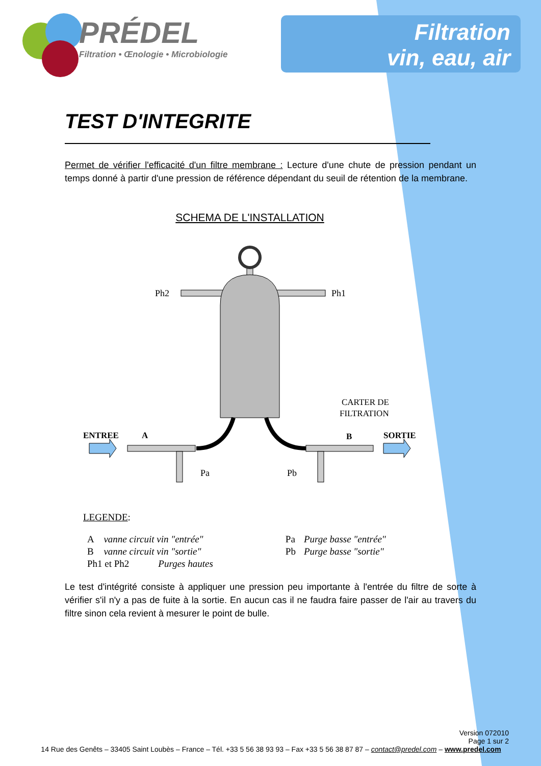PRÉDEL
Filtration • Œnologie • Microbiologie
Filtration
vin, eau, air
TEST D'INTEGRITE
Permet de vérifier l'efficacité d'un filtre membrane : Lecture d'une chute de pression pendant un temps donné à partir d'une pression de référence dépendant du seuil de rétention de la membrane.
SCHEMA DE L'INSTALLATION
Ph2
Ph1
CARTER DE
FILTRATION
ENTREE
A
B
SORTIE
Pa
Pb
LEGENDE:
| A | vanne circuit vin "entrée" | | Pa | Purge basse "entrée" |
| B | vanne circuit vin "sortie" | | Pb | Purge basse "sortie" |
| Ph1 et Ph2 Purges hautes | | | | |
Le test d'intégrité consiste à appliquer une pression peu importante à l'entrée du filtre de sorte à vérifier s'il n'y a pas de fuite à la sortie. En aucun cas il ne faudra faire passer de l'air au travers du filtre sinon cela revient à mesurer le point de bulle.
Version 072010
Page 1 sur 2
14 Rue des Genêts – 33405 Saint Loubès – France – Tél. +33 5 56 38 93 93 – Fax +33 5 56 38 87 87 – contact@predel.com – www.predel.com